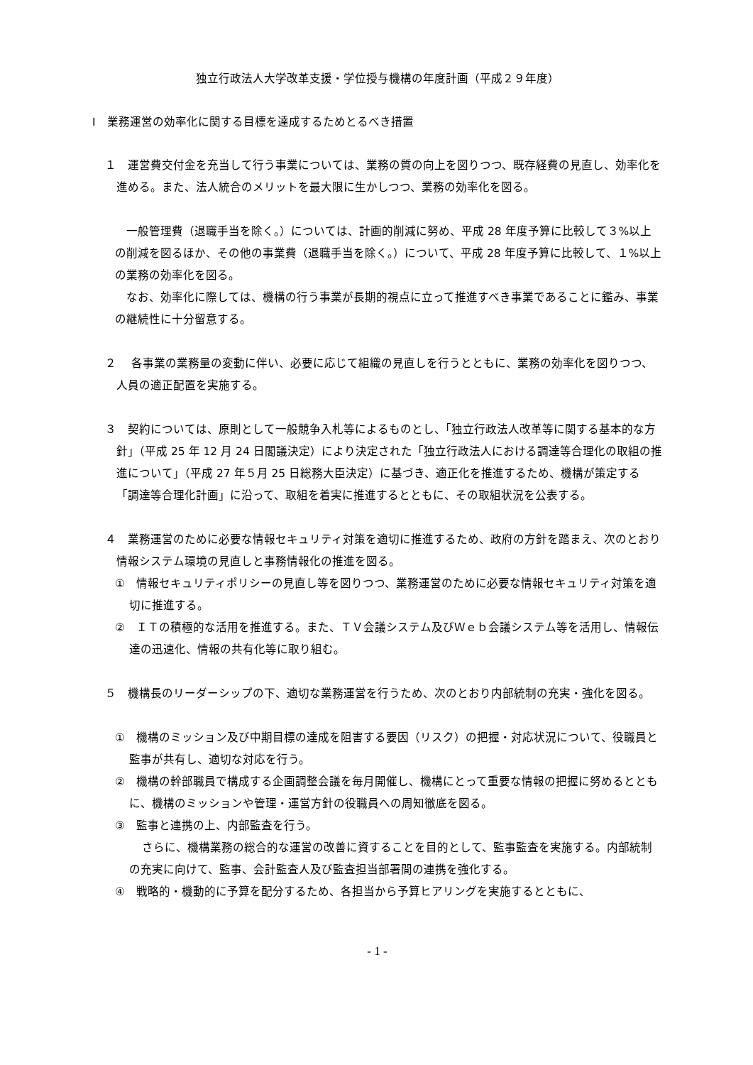独立行政法人大学改革支援・学位授与機構の年度計画（平成２９年度）
Ⅰ　業務運営の効率化に関する目標を達成するためとるべき措置
１　運営費交付金を充当して行う事業については、業務の質の向上を図りつつ、既存経費の見直し、効率化を進める。また、法人統合のメリットを最大限に生かしつつ、業務の効率化を図る。
一般管理費（退職手当を除く。）については、計画的削減に努め、平成 28 年度予算に比較して３%以上の削減を図るほか、その他の事業費（退職手当を除く。）について、平成 28 年度予算に比較して、１%以上の業務の効率化を図る。
なお、効率化に際しては、機構の行う事業が長期的視点に立って推進すべき事業であることに鑑み、事業の継続性に十分留意する。
２　 各事業の業務量の変動に伴い、必要に応じて組織の見直しを行うとともに、業務の効率化を図りつつ、人員の適正配置を実施する。
３　契約については、原則として一般競争入札等によるものとし、「独立行政法人改革等に関する基本的な方針」（平成 25 年 12 月 24 日閣議決定）により決定された「独立行政法人における調達等合理化の取組の推進について」（平成 27 年５月 25 日総務大臣決定）に基づき、適正化を推進するため、機構が策定する「調達等合理化計画」に沿って、取組を着実に推進するとともに、その取組状況を公表する。
４　業務運営のために必要な情報セキュリティ対策を適切に推進するため、政府の方針を踏まえ、次のとおり情報システム環境の見直しと事務情報化の推進を図る。
①　情報セキュリティポリシーの見直し等を図りつつ、業務運営のために必要な情報セキュリティ対策を適切に推進する。
②　ＩＴの積極的な活用を推進する。また、ＴＶ会議システム及びＷｅｂ会議システム等を活用し、情報伝達の迅速化、情報の共有化等に取り組む。
５　機構長のリーダーシップの下、適切な業務運営を行うため、次のとおり内部統制の充実・強化を図る。
①　機構のミッション及び中期目標の達成を阻害する要因（リスク）の把握・対応状況について、役職員と監事が共有し、適切な対応を行う。
②　機構の幹部職員で構成する企画調整会議を毎月開催し、機構にとって重要な情報の把握に努めるとともに、機構のミッションや管理・運営方針の役職員への周知徹底を図る。
③　監事と連携の上、内部監査を行う。
さらに、機構業務の総合的な運営の改善に資することを目的として、監事監査を実施する。内部統制の充実に向けて、監事、会計監査人及び監査担当部署間の連携を強化する。
④　戦略的・機動的に予算を配分するため、各担当から予算ヒアリングを実施するとともに、
- 1 -